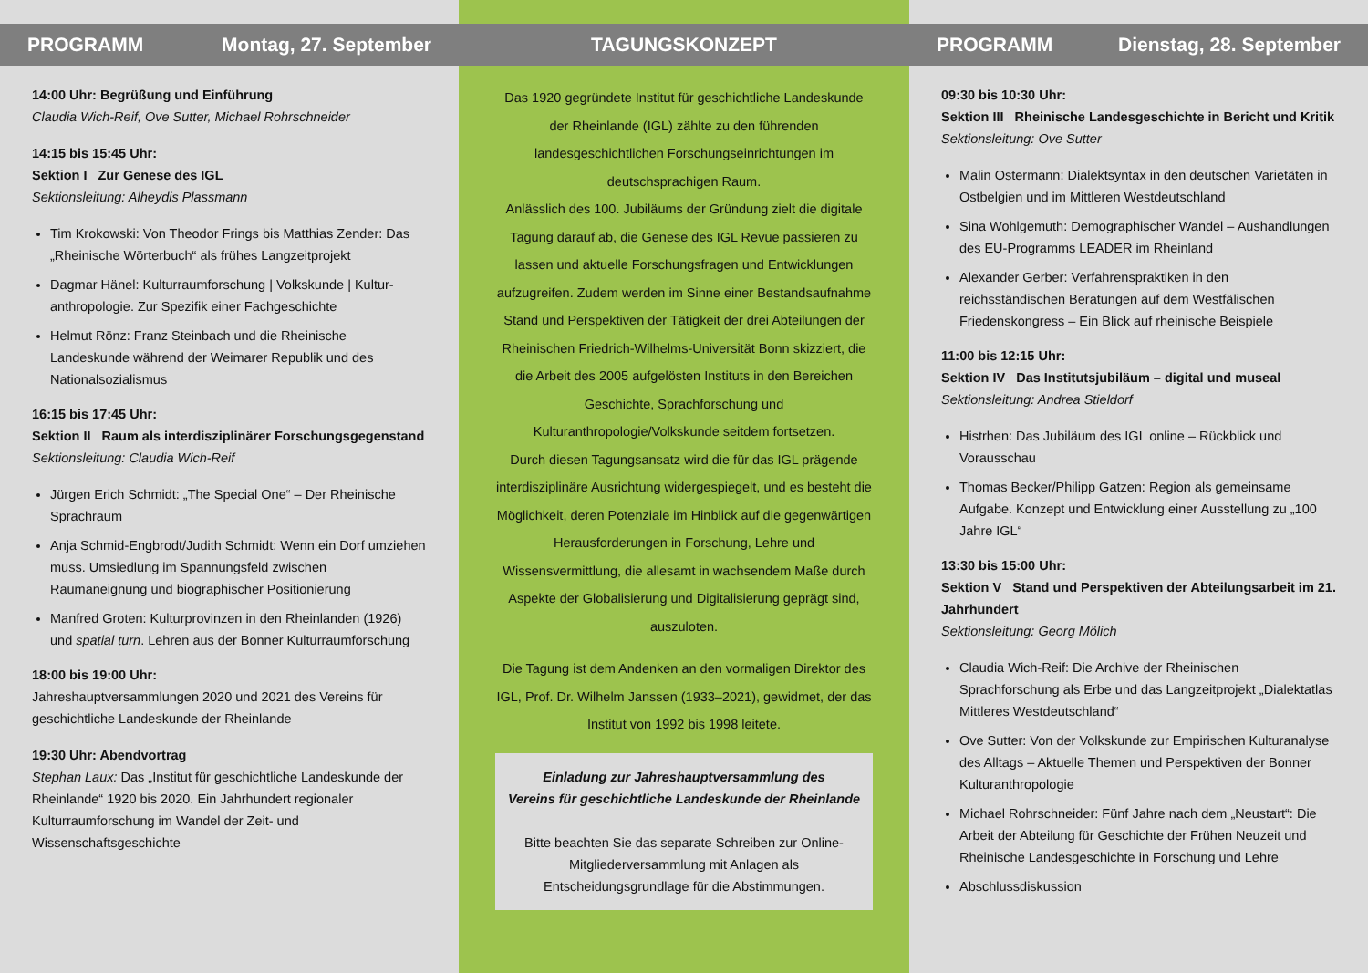PROGRAMM Montag, 27. September
14:00 Uhr: Begrüßung und Einführung
Claudia Wich-Reif, Ove Sutter, Michael Rohrschneider
14:15 bis 15:45 Uhr:
Sektion I Zur Genese des IGL
Sektionsleitung: Alheydis Plassmann
Tim Krokowski: Von Theodor Frings bis Matthias Zender: Das „Rheinische Wörterbuch“ als frühes Langzeitprojekt
Dagmar Hänel: Kulturraumforschung | Volkskunde | Kultur-anthropologie. Zur Spezifik einer Fachgeschichte
Helmut Rönz: Franz Steinbach und die Rheinische Landeskunde während der Weimarer Republik und des Nationalsozialismus
16:15 bis 17:45 Uhr:
Sektion II Raum als interdisziplinärer Forschungsgegenstand
Sektionsleitung: Claudia Wich-Reif
Jürgen Erich Schmidt: „The Special One“ – Der Rheinische Sprachraum
Anja Schmid-Engbrodt/Judith Schmidt: Wenn ein Dorf umziehen muss. Umsiedlung im Spannungsfeld zwischen Raumaneignung und biographischer Positionierung
Manfred Groten: Kulturprovinzen in den Rheinlanden (1926) und spatial turn. Lehren aus der Bonner Kulturraumforschung
18:00 bis 19:00 Uhr:
Jahreshauptversammlungen 2020 und 2021 des Vereins für geschichtliche Landeskunde der Rheinlande
19:30 Uhr: Abendvortrag
Stephan Laux: Das „Institut für geschichtliche Landeskunde der Rheinlande“ 1920 bis 2020. Ein Jahrhundert regionaler Kulturraumforschung im Wandel der Zeit- und Wissenschaftsgeschichte
TAGUNGSKONZEPT
Das 1920 gegründete Institut für geschichtliche Landeskunde der Rheinlande (IGL) zählte zu den führenden landesgeschichtlichen Forschungseinrichtungen im deutschsprachigen Raum.
Anlässlich des 100. Jubiläums der Gründung zielt die digitale Tagung darauf ab, die Genese des IGL Revue passieren zu lassen und aktuelle Forschungsfragen und Entwicklungen aufzugreifen. Zudem werden im Sinne einer Bestandsaufnahme Stand und Perspektiven der Tätigkeit der drei Abteilungen der Rheinischen Friedrich-Wilhelms-Universität Bonn skizziert, die die Arbeit des 2005 aufgelösten Instituts in den Bereichen Geschichte, Sprachforschung und Kulturanthropologie/Volkskunde seitdem fortsetzen.
Durch diesen Tagungsansatz wird die für das IGL prägende interdisziplinäre Ausrichtung widergespiegelt, und es besteht die Möglichkeit, deren Potenziale im Hinblick auf die gegenwärtigen Herausforderungen in Forschung, Lehre und Wissensvermittlung, die allesamt in wachsendem Maße durch Aspekte der Globalisierung und Digitalisierung geprägt sind, auszuloten.
Die Tagung ist dem Andenken an den vormaligen Direktor des IGL, Prof. Dr. Wilhelm Janssen (1933–2021), gewidmet, der das Institut von 1992 bis 1998 leitete.
Einladung zur Jahreshauptversammlung des
Vereins für geschichtliche Landeskunde der Rheinlande
Bitte beachten Sie das separate Schreiben zur Online-Mitgliederversammlung mit Anlagen als Entscheidungsgrundlage für die Abstimmungen.
PROGRAMM Dienstag, 28. September
09:30 bis 10:30 Uhr:
Sektion III Rheinische Landesgeschichte in Bericht und Kritik
Sektionsleitung: Ove Sutter
Malin Ostermann: Dialektsyntax in den deutschen Varietäten in Ostbelgien und im Mittleren Westdeutschland
Sina Wohlgemuth: Demographischer Wandel – Aushandlungen des EU-Programms LEADER im Rheinland
Alexander Gerber: Verfahrenspraktiken in den reichsständischen Beratungen auf dem Westfälischen Friedenskongress – Ein Blick auf rheinische Beispiele
11:00 bis 12:15 Uhr:
Sektion IV Das Institutsjubiläum – digital und museal
Sektionsleitung: Andrea Stieldorf
Histrhen: Das Jubiläum des IGL online – Rückblick und Vorausschau
Thomas Becker/Philipp Gatzen: Region als gemeinsame Aufgabe. Konzept und Entwicklung einer Ausstellung zu „100 Jahre IGL“
13:30 bis 15:00 Uhr:
Sektion V Stand und Perspektiven der Abteilungsarbeit im 21. Jahrhundert
Sektionsleitung: Georg Mölich
Claudia Wich-Reif: Die Archive der Rheinischen Sprachforschung als Erbe und das Langzeitprojekt „Dialektatlas Mittleres Westdeutschland“
Ove Sutter: Von der Volkskunde zur Empirischen Kulturanalyse des Alltags – Aktuelle Themen und Perspektiven der Bonner Kulturanthropologie
Michael Rohrschneider: Fünf Jahre nach dem „Neustart“: Die Arbeit der Abteilung für Geschichte der Frühen Neuzeit und Rheinische Landesgeschichte in Forschung und Lehre
Abschlussdiskussion